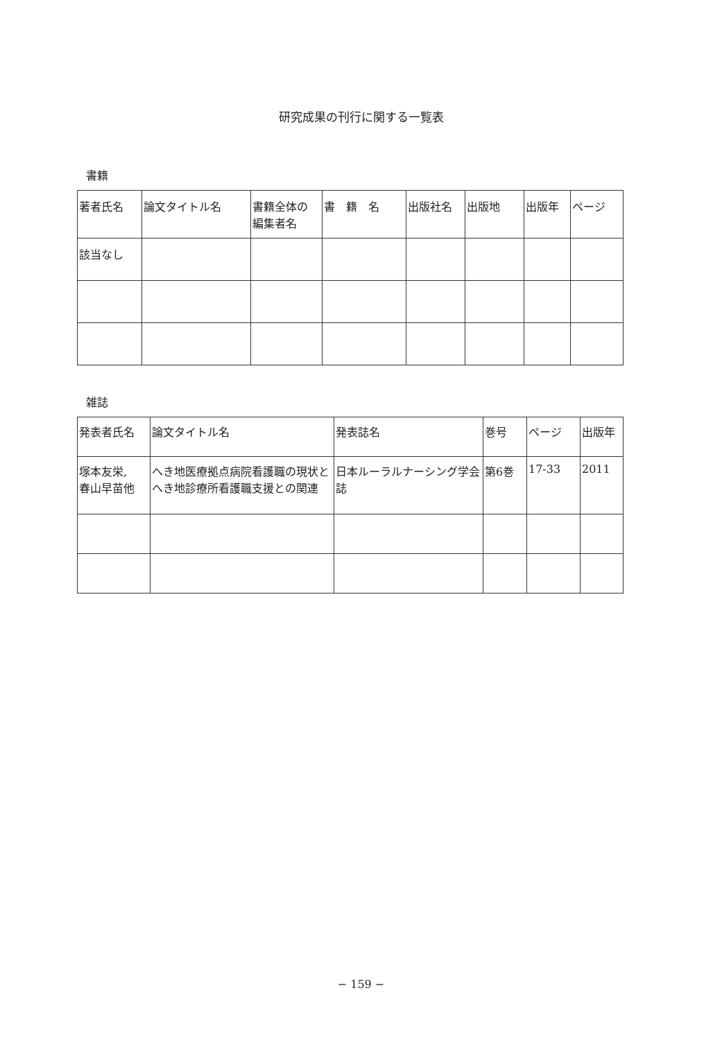研究成果の刊行に関する一覧表
書籍
| 著者氏名 | 論文タイトル名 | 書籍全体の 編集者名 | 書 籍 名 | 出版社名 | 出版地 | 出版年 | ページ |
| --- | --- | --- | --- | --- | --- | --- | --- |
| 該当なし | | | | | | | |
雑誌
| 発表者氏名 | 論文タイトル名 | 発表誌名 | 巻号 | ページ | 出版年 |
| --- | --- | --- | --- | --- | --- |
| 塚本友栄, 春山早苗他 | へき地医療拠点病院看護職の現状とへき地診療所看護職支援との関連 | 日本ルーラルナーシング学会誌 | 第6巻 | 17-33 | 2011 |
− 159 −